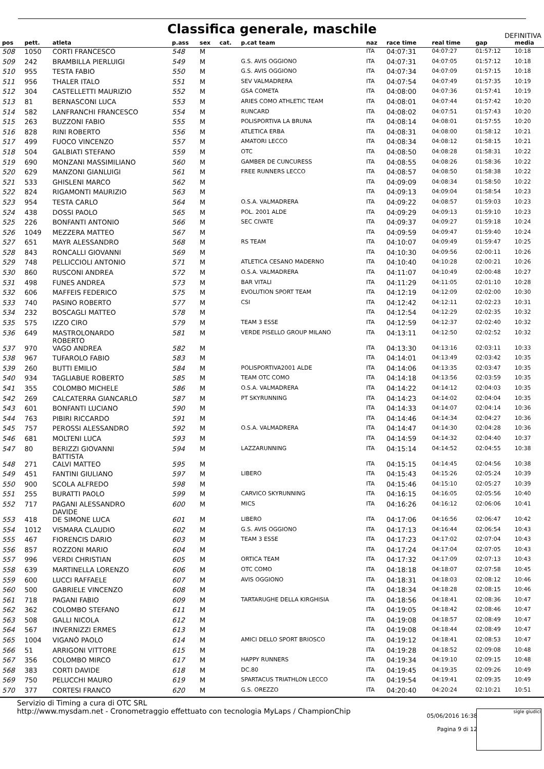Classifica generale, maschile
DEFINITIVA
| pos | pett. | atleta | p.ass | sex | cat. | p.cat team | naz | race time | real time | gap | media |
| --- | --- | --- | --- | --- | --- | --- | --- | --- | --- | --- | --- |
| 508 | 1050 | CORTI FRANCESCO | 548 | M | | | ITA | 04:07:31 | 04:07:27 | 01:57:12 | 10:18 |
| 509 | 242 | BRAMBILLA PIERLUIGI | 549 | M | | G.S. AVIS OGGIONO | ITA | 04:07:31 | 04:07:05 | 01:57:12 | 10:18 |
| 510 | 955 | TESTA FABIO | 550 | M | | G.S. AVIS OGGIONO | ITA | 04:07:34 | 04:07:09 | 01:57:15 | 10:18 |
| 511 | 956 | THALER ITALO | 551 | M | | SEV VALMADRERA | ITA | 04:07:54 | 04:07:49 | 01:57:35 | 10:19 |
| 512 | 304 | CASTELLETTI MAURIZIO | 552 | M | | GSA COMETA | ITA | 04:08:00 | 04:07:36 | 01:57:41 | 10:19 |
| 513 | 81 | BERNASCONI LUCA | 553 | M | | ARIES COMO ATHLETIC TEAM | ITA | 04:08:01 | 04:07:44 | 01:57:42 | 10:20 |
| 514 | 582 | LANFRANCHI FRANCESCO | 554 | M | | RUNCARD | ITA | 04:08:02 | 04:07:51 | 01:57:43 | 10:20 |
| 515 | 263 | BUZZONI FABIO | 555 | M | | POLISPORTIVA LA BRUNA | ITA | 04:08:14 | 04:08:01 | 01:57:55 | 10:20 |
| 516 | 828 | RINI ROBERTO | 556 | M | | ATLETICA ERBA | ITA | 04:08:31 | 04:08:00 | 01:58:12 | 10:21 |
| 517 | 499 | FUOCO VINCENZO | 557 | M | | AMATORI LECCO | ITA | 04:08:34 | 04:08:12 | 01:58:15 | 10:21 |
| 518 | 504 | GALBIATI STEFANO | 559 | M | | OTC | ITA | 04:08:50 | 04:08:28 | 01:58:31 | 10:22 |
| 519 | 690 | MONZANI MASSIMILIANO | 560 | M | | GAMBER DE CUNCURESS | ITA | 04:08:55 | 04:08:26 | 01:58:36 | 10:22 |
| 520 | 629 | MANZONI GIANLUIGI | 561 | M | | FREE RUNNERS LECCO | ITA | 04:08:57 | 04:08:50 | 01:58:38 | 10:22 |
| 521 | 533 | GHISLENI MARCO | 562 | M | | | ITA | 04:09:09 | 04:08:34 | 01:58:50 | 10:22 |
| 522 | 824 | RIGAMONTI MAURIZIO | 563 | M | | | ITA | 04:09:13 | 04:09:04 | 01:58:54 | 10:23 |
| 523 | 954 | TESTA CARLO | 564 | M | | O.S.A. VALMADRERA | ITA | 04:09:22 | 04:08:57 | 01:59:03 | 10:23 |
| 524 | 438 | DOSSI PAOLO | 565 | M | | POL. 2001 ALDE | ITA | 04:09:29 | 04:09:13 | 01:59:10 | 10:23 |
| 525 | 226 | BONFANTI ANTONIO | 566 | M | | SEC CIVATE | ITA | 04:09:37 | 04:09:27 | 01:59:18 | 10:24 |
| 526 | 1049 | MEZZERA MATTEO | 567 | M | | | ITA | 04:09:59 | 04:09:47 | 01:59:40 | 10:24 |
| 527 | 651 | MAYR ALESSANDRO | 568 | M | | RS TEAM | ITA | 04:10:07 | 04:09:49 | 01:59:47 | 10:25 |
| 528 | 843 | RONCALLI GIOVANNI | 569 | M | | | ITA | 04:10:30 | 04:09:56 | 02:00:11 | 10:26 |
| 529 | 748 | PELLICCIOLI ANTONIO | 571 | M | | ATLETICA CESANO MADERNO | ITA | 04:10:40 | 04:10:28 | 02:00:21 | 10:26 |
| 530 | 860 | RUSCONI ANDREA | 572 | M | | O.S.A. VALMADRERA | ITA | 04:11:07 | 04:10:49 | 02:00:48 | 10:27 |
| 531 | 498 | FUNES ANDREA | 573 | M | | BAR VITALI | ITA | 04:11:29 | 04:11:05 | 02:01:10 | 10:28 |
| 532 | 606 | MAFFEIS FEDERICO | 575 | M | | EVOLUTION SPORT TEAM | ITA | 04:12:19 | 04:12:09 | 02:02:00 | 10:30 |
| 533 | 740 | PASINO ROBERTO | 577 | M | | CSI | ITA | 04:12:42 | 04:12:11 | 02:02:23 | 10:31 |
| 534 | 232 | BOSCAGLI MATTEO | 578 | M | | | ITA | 04:12:54 | 04:12:29 | 02:02:35 | 10:32 |
| 535 | 575 | IZZO CIRO | 579 | M | | TEAM 3 ESSE | ITA | 04:12:59 | 04:12:37 | 02:02:40 | 10:32 |
| 536 | 649 | MASTROLONARDO ROBERTO | 581 | M | | VERDE PISELLO GROUP MILANO | ITA | 04:13:11 | 04:12:50 | 02:02:52 | 10:32 |
| 537 | 970 | VAGO ANDREA | 582 | M | | | ITA | 04:13:30 | 04:13:16 | 02:03:11 | 10:33 |
| 538 | 967 | TUFAROLO FABIO | 583 | M | | | ITA | 04:14:01 | 04:13:49 | 02:03:42 | 10:35 |
| 539 | 260 | BUTTI EMILIO | 584 | M | | POLISPORTIVA2001 ALDE | ITA | 04:14:06 | 04:13:35 | 02:03:47 | 10:35 |
| 540 | 934 | TAGLIABUE ROBERTO | 585 | M | | TEAM OTC COMO | ITA | 04:14:18 | 04:13:56 | 02:03:59 | 10:35 |
| 541 | 355 | COLOMBO MICHELE | 586 | M | | O.S.A. VALMADRERA | ITA | 04:14:22 | 04:14:12 | 02:04:03 | 10:35 |
| 542 | 269 | CALCATERRA GIANCARLO | 587 | M | | PT SKYRUNNING | ITA | 04:14:23 | 04:14:02 | 02:04:04 | 10:35 |
| 543 | 601 | BONFANTI LUCIANO | 590 | M | | | ITA | 04:14:33 | 04:14:07 | 02:04:14 | 10:36 |
| 544 | 763 | PIBIRI RICCARDO | 591 | M | | | ITA | 04:14:46 | 04:14:34 | 02:04:27 | 10:36 |
| 545 | 757 | PEROSSI ALESSANDRO | 592 | M | | O.S.A. VALMADRERA | ITA | 04:14:47 | 04:14:30 | 02:04:28 | 10:36 |
| 546 | 681 | MOLTENI LUCA | 593 | M | | | ITA | 04:14:59 | 04:14:32 | 02:04:40 | 10:37 |
| 547 | 80 | BERIZZI GIOVANNI BATTISTA | 594 | M | | LAZZARUNNING | ITA | 04:15:14 | 04:14:52 | 02:04:55 | 10:38 |
| 548 | 271 | CALVI MATTEO | 595 | M | | | ITA | 04:15:15 | 04:14:45 | 02:04:56 | 10:38 |
| 549 | 451 | FANTINI GIULIANO | 597 | M | | LIBERO | ITA | 04:15:43 | 04:15:26 | 02:05:24 | 10:39 |
| 550 | 900 | SCOLA ALFREDO | 598 | M | | | ITA | 04:15:46 | 04:15:10 | 02:05:27 | 10:39 |
| 551 | 255 | BURATTI PAOLO | 599 | M | | CARVICO SKYRUNNING | ITA | 04:16:15 | 04:16:05 | 02:05:56 | 10:40 |
| 552 | 717 | PAGANI ALESSANDRO DAVIDE | 600 | M | | MICS | ITA | 04:16:26 | 04:16:12 | 02:06:06 | 10:41 |
| 553 | 418 | DE SIMONE LUCA | 601 | M | | LIBERO | ITA | 04:17:06 | 04:16:56 | 02:06:47 | 10:42 |
| 554 | 1012 | VISMARA CLAUDIO | 602 | M | | G.S. AVIS OGGIONO | ITA | 04:17:13 | 04:16:44 | 02:06:54 | 10:43 |
| 555 | 467 | FIORENCIS DARIO | 603 | M | | TEAM 3 ESSE | ITA | 04:17:23 | 04:17:02 | 02:07:04 | 10:43 |
| 556 | 857 | ROZZONI MARIO | 604 | M | | | ITA | 04:17:24 | 04:17:04 | 02:07:05 | 10:43 |
| 557 | 996 | VERDI CHRISTIAN | 605 | M | | ORTICA TEAM | ITA | 04:17:32 | 04:17:09 | 02:07:13 | 10:43 |
| 558 | 639 | MARTINELLA LORENZO | 606 | M | | OTC COMO | ITA | 04:18:18 | 04:18:07 | 02:07:58 | 10:45 |
| 559 | 600 | LUCCI RAFFAELE | 607 | M | | AVIS OGGIONO | ITA | 04:18:31 | 04:18:03 | 02:08:12 | 10:46 |
| 560 | 500 | GABRIELE VINCENZO | 608 | M | | | ITA | 04:18:34 | 04:18:28 | 02:08:15 | 10:46 |
| 561 | 718 | PAGANI FABIO | 609 | M | | TARTARUGHE DELLA KIRGHISIA | ITA | 04:18:56 | 04:18:41 | 02:08:36 | 10:47 |
| 562 | 362 | COLOMBO STEFANO | 611 | M | | | ITA | 04:19:05 | 04:18:42 | 02:08:46 | 10:47 |
| 563 | 508 | GALLI NICOLA | 612 | M | | | ITA | 04:19:08 | 04:18:57 | 02:08:49 | 10:47 |
| 564 | 567 | INVERNIZZI ERMES | 613 | M | | | ITA | 04:19:08 | 04:18:44 | 02:08:49 | 10:47 |
| 565 | 1004 | VIGANÒ PAOLO | 614 | M | | AMICI DELLO SPORT BRIOSCO | ITA | 04:19:12 | 04:18:41 | 02:08:53 | 10:47 |
| 566 | 51 | ARRIGONI VITTORE | 615 | M | | | ITA | 04:19:28 | 04:18:52 | 02:09:08 | 10:48 |
| 567 | 356 | COLOMBO MIRCO | 617 | M | | HAPPY RUNNERS | ITA | 04:19:34 | 04:19:10 | 02:09:15 | 10:48 |
| 568 | 383 | CORTI DAVIDE | 618 | M | | DC.80 | ITA | 04:19:45 | 04:19:35 | 02:09:26 | 10:49 |
| 569 | 750 | PELUCCHI MAURO | 619 | M | | SPARTACUS TRIATHLON LECCO | ITA | 04:19:54 | 04:19:41 | 02:09:35 | 10:49 |
| 570 | 377 | CORTESI FRANCO | 620 | M | | G.S. OREZZO | ITA | 04:20:40 | 04:20:24 | 02:10:21 | 10:51 |
Servizio di Timing a cura di OTC SRL
http://www.mysdam.net - Cronometraggio effettuato con tecnologia MyLaps / ChampionChip
05/06/2016 16:38
Pagina 9 di 12
sigle giudici